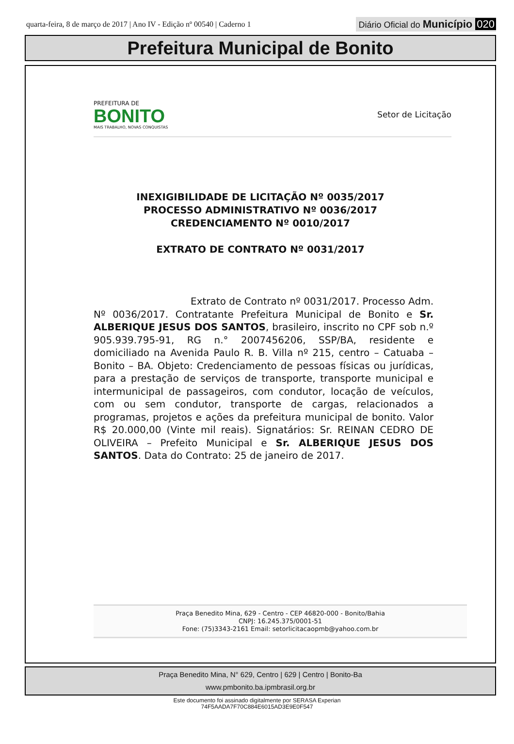quarta-feira, 8 de março de 2017 | Ano IV - Edição nº 00540 | Caderno 1
Diário Oficial do Município 020
Prefeitura Municipal de Bonito
PREFEITURA DE
BONITO
MAIS TRABALHO, NOVAS CONQUISTAS
Setor de Licitação
INEXIGIBILIDADE DE LICITAÇÃO Nº 0035/2017
PROCESSO ADMINISTRATIVO Nº 0036/2017
CREDENCIAMENTO Nº 0010/2017
EXTRATO DE CONTRATO Nº 0031/2017
Extrato de Contrato nº 0031/2017. Processo Adm. Nº 0036/2017. Contratante Prefeitura Municipal de Bonito e Sr. ALBERIQUE JESUS DOS SANTOS, brasileiro, inscrito no CPF sob n.º 905.939.795-91, RG n.° 2007456206, SSP/BA, residente e domiciliado na Avenida Paulo R. B. Villa nº 215, centro – Catuaba – Bonito – BA. Objeto: Credenciamento de pessoas físicas ou jurídicas, para a prestação de serviços de transporte, transporte municipal e intermunicipal de passageiros, com condutor, locação de veículos, com ou sem condutor, transporte de cargas, relacionados a programas, projetos e ações da prefeitura municipal de bonito. Valor R$ 20.000,00 (Vinte mil reais). Signatários: Sr. REINAN CEDRO DE OLIVEIRA – Prefeito Municipal e Sr. ALBERIQUE JESUS DOS SANTOS. Data do Contrato: 25 de janeiro de 2017.
Praça Benedito Mina, 629 - Centro - CEP 46820-000 - Bonito/Bahia
CNPJ: 16.245.375/0001-51
Fone: (75)3343-2161 Email: setorlicitacaopmb@yahoo.com.br
Praça Benedito Mina, N° 629, Centro | 629 | Centro | Bonito-Ba
www.pmbonito.ba.ipmbrasil.org.br
Este documento foi assinado digitalmente por SERASA Experian
74F5AADA7F70C884E6015AD3E9E0F547